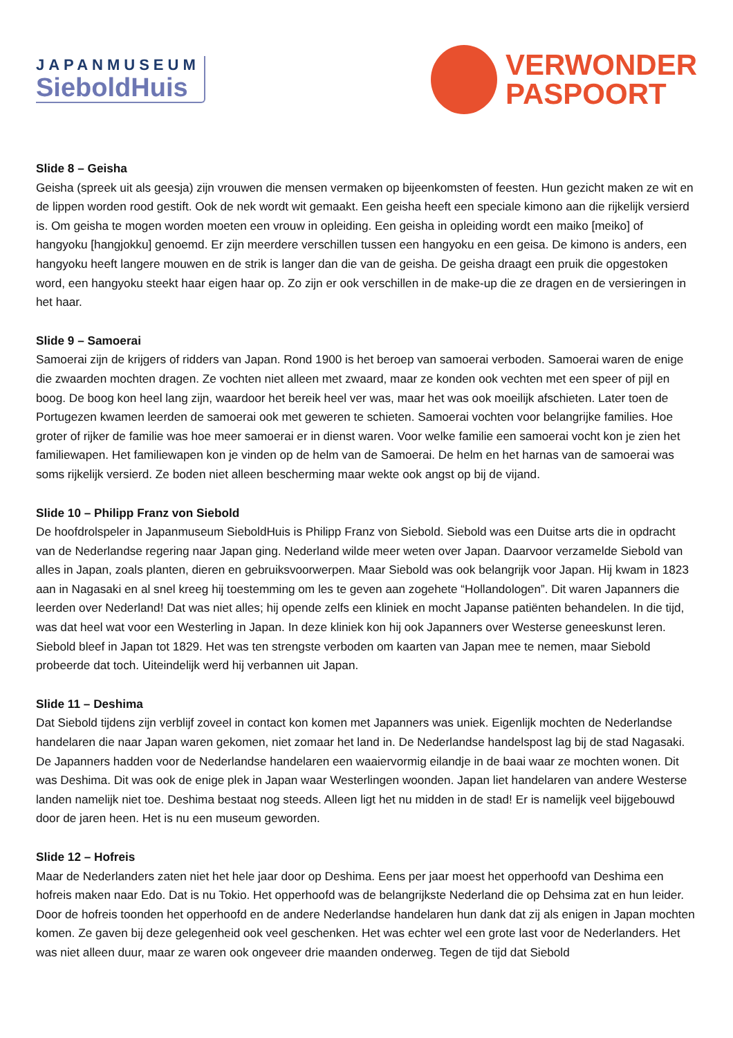JAPANMUSEUM
SieboldHuis
VERWONDER
PASPOORT
Slide 8 – Geisha
Geisha (spreek uit als geesja) zijn vrouwen die mensen vermaken op bijeenkomsten of feesten. Hun gezicht maken ze wit en de lippen worden rood gestift. Ook de nek wordt wit gemaakt. Een geisha heeft een speciale kimono aan die rijkelijk versierd is. Om geisha te mogen worden moeten een vrouw in opleiding. Een geisha in opleiding wordt een maiko [meiko] of hangyoku [hangjokku] genoemd. Er zijn meerdere verschillen tussen een hangyoku en een geisa. De kimono is anders, een hangyoku heeft langere mouwen en de strik is langer dan die van de geisha. De geisha draagt een pruik die opgestoken word, een hangyoku steekt haar eigen haar op. Zo zijn er ook verschillen in de make-up die ze dragen en de versieringen in het haar.
Slide 9 – Samoerai
Samoerai zijn de krijgers of ridders van Japan. Rond 1900 is het beroep van samoerai verboden. Samoerai waren de enige die zwaarden mochten dragen. Ze vochten niet alleen met zwaard, maar ze konden ook vechten met een speer of pijl en boog. De boog kon heel lang zijn, waardoor het bereik heel ver was, maar het was ook moeilijk afschieten. Later toen de Portugezen kwamen leerden de samoerai ook met geweren te schieten. Samoerai vochten voor belangrijke families. Hoe groter of rijker de familie was hoe meer samoerai er in dienst waren. Voor welke familie een samoerai vocht kon je zien het familiewapen. Het familiewapen kon je vinden op de helm van de Samoerai. De helm en het harnas van de samoerai was soms rijkelijk versierd. Ze boden niet alleen bescherming maar wekte ook angst op bij de vijand.
Slide 10 – Philipp Franz von Siebold
De hoofdrolspeler in Japanmuseum SieboldHuis is Philipp Franz von Siebold. Siebold was een Duitse arts die in opdracht van de Nederlandse regering naar Japan ging. Nederland wilde meer weten over Japan. Daarvoor verzamelde Siebold van alles in Japan, zoals planten, dieren en gebruiksvoorwerpen. Maar Siebold was ook belangrijk voor Japan. Hij kwam in 1823 aan in Nagasaki en al snel kreeg hij toestemming om les te geven aan zogehete “Hollandologen”. Dit waren Japanners die leerden over Nederland! Dat was niet alles; hij opende zelfs een kliniek en mocht Japanse patiënten behandelen. In die tijd, was dat heel wat voor een Westerling in Japan. In deze kliniek kon hij ook Japanners over Westerse geneeskunst leren. Siebold bleef in Japan tot 1829. Het was ten strengste verboden om kaarten van Japan mee te nemen, maar Siebold probeerde dat toch. Uiteindelijk werd hij verbannen uit Japan.
Slide 11 – Deshima
Dat Siebold tijdens zijn verblijf zoveel in contact kon komen met Japanners was uniek. Eigenlijk mochten de Nederlandse handelaren die naar Japan waren gekomen, niet zomaar het land in. De Nederlandse handelspost lag bij de stad Nagasaki. De Japanners hadden voor de Nederlandse handelaren een waaiervormig eilandje in de baai waar ze mochten wonen. Dit was Deshima. Dit was ook de enige plek in Japan waar Westerlingen woonden. Japan liet handelaren van andere Westerse landen namelijk niet toe. Deshima bestaat nog steeds. Alleen ligt het nu midden in de stad! Er is namelijk veel bijgebouwd door de jaren heen. Het is nu een museum geworden.
Slide 12 – Hofreis
Maar de Nederlanders zaten niet het hele jaar door op Deshima. Eens per jaar moest het opperhoofd van Deshima een hofreis maken naar Edo. Dat is nu Tokio. Het opperhoofd was de belangrijkste Nederland die op Dehsima zat en hun leider. Door de hofreis toonden het opperhoofd en de andere Nederlandse handelaren hun dank dat zij als enigen in Japan mochten komen. Ze gaven bij deze gelegenheid ook veel geschenken. Het was echter wel een grote last voor de Nederlanders. Het was niet alleen duur, maar ze waren ook ongeveer drie maanden onderweg. Tegen de tijd dat Siebold